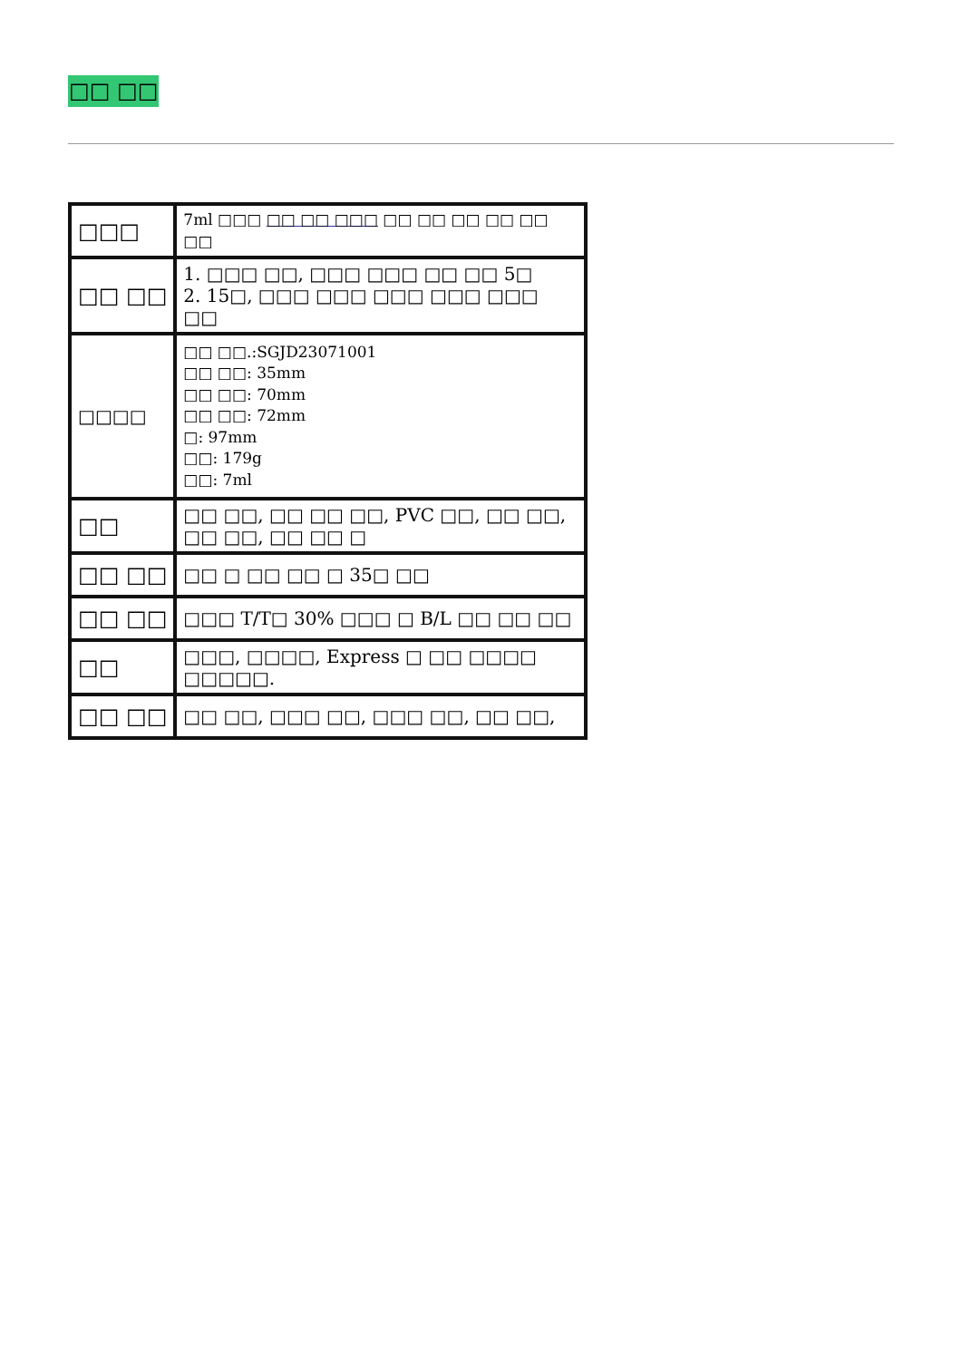□□ □□
| □□□ | 7ml □□□ □□ □□ □□□ □□ □□ □□ □□ □□ □□ |
| □□ □□ | 1. □□□ □□, □□□ □□□ □□ □□ 5□ 2. 15□, □□□ □□□ □□□ □□□ □□□ □□ |
| □□□□ | □□ □□.:SGJD23071001 □□ □□: 35mm □□ □□: 70mm □□ □□: 72mm □: 97mm □□: 179g □□: 7ml |
| □□ | □□ □□, □□ □□ □□, PVC □□, □□ □□, □□ □□, □□ □□ □ |
| □□ □□ | □□ □ □□ □□ □ 35□ □□ |
| □□ □□ | □□□ T/T□ 30% □□□ □ B/L □□ □□ □□ |
| □□ | □□□, □□□□, Express □ □□ □□□□ □□□□□. |
| □□ □□ | □□ □□, □□□ □□, □□□ □□, □□ □□, |